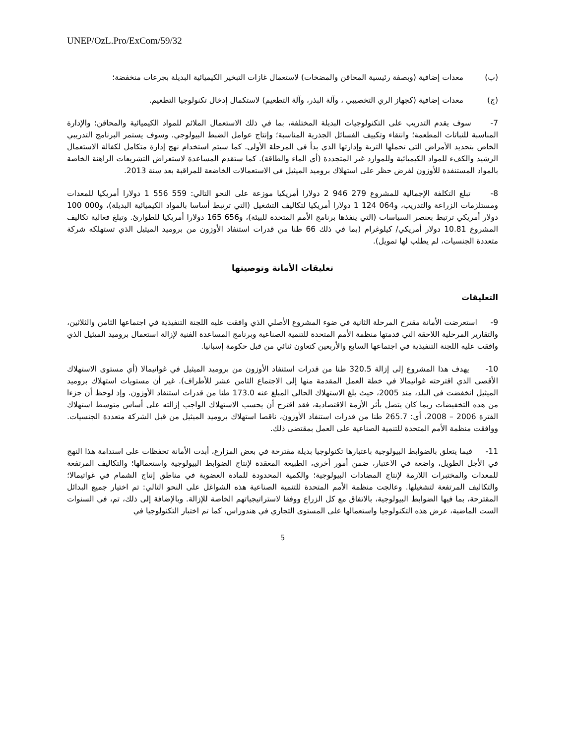UNEP/OzL.Pro/ExCom/59/32
(ب) معدات إضافية (وبصفة رئيسية المحاقن والمضخات) لاستعمال غازات التبخير الكيميائية البديلة بجرعات منخفضة؛
(ج) معدات إضافية (كجهاز الري التخصيبي ، وآلة البذر، وآلة التطعيم) لاستكمال إدخال تكنولوجيا التطعيم.
7- سوف يقدم التدريب على التكنولوجيات البديلة المختلفة، بما في ذلك الاستعمال الملائم للمواد الكيميائية والمحاقن؛ والإدارة المناسبة للنباتات المطعمة؛ وانتقاء وتكييف الفسائل الجذرية المناسبة؛ وإنتاج عوامل الضبط البيولوجي. وسوف يستمر البرنامج التدريبي الخاص بتحديد الأمراض التي تحملها التربة وإدارتها الذي بدأ في المرحلة الأولى. كما سيتم استخدام نهج إدارة متكامل لكفالة الاستعمال الرشيد والكفء للمواد الكيميائية وللموارد غير المتجددة (أي الماء والطاقة). كما ستقدم المساعدة لاستعراض التشريعات الراهنة الخاصة بالمواد المستنفدة للأوزون لفرض حظر على استهلاك بروميد الميثيل في الاستعمالات الخاضعة للمراقبة بعد سنة 2013.
8- تبلغ التكلفة الإجمالية للمشروع 279 946 2 دولارا أمريكيا موزعة على النحو التالي: 559 556 1 دولارا أمريكيا للمعدات ومستلزمات الزراعة والتدريب، و064 124 1 دولارا أمريكيا لتكاليف التشغيل (التي ترتبط أساسا بالمواد الكيميائية البديلة)، و000 100 دولار أمريكي ترتبط بعنصر السياسات (التي ينفذها برنامج الأمم المتحدة للبيئة)، و656 165 دولارا أمريكيا للطوارئ. وتبلغ فعالية تكاليف المشروع 10.81 دولار أمريكي/ كيلوغرام (بما في ذلك 66 طنا من قدرات استنفاد الأوزون من بروميد الميثيل الذي تستهلكه شركة متعددة الجنسيات، لم يطلب لها تمويل).
تعليقات الأمانة وتوصيتها
التعليقات
9- استعرضت الأمانة مقترح المرحلة الثانية في ضوء المشروع الأصلي الذي وافقت عليه اللجنة التنفيذية في اجتماعها الثامن والثلاثين، والتقارير المرحلية اللاحقة التي قدمتها منظمة الأمم المتحدة للتنمية الصناعية وبرنامج المساعدة الفنية لإزالة استعمال بروميد الميثيل الذي وافقت عليه اللجنة التنفيذية في اجتماعها السابع والأربعين كتعاون ثنائي من قبل حكومة إسبانيا.
10- يهدف هذا المشروع إلى إزالة 320.5 طنا من قدرات استنفاد الأوزون من بروميد الميثيل في غواتيمالا (أي مستوى الاستهلاك الأقصى الذي اقترحته غواتيمالا في خطة العمل المقدمة منها إلى الاجتماع الثامن عشر للأطراف). غير أن مستويات استهلاك بروميد الميثيل انخفضت في البلد، منذ 2005، حيث بلغ الاستهلاك الحالي المبلغ عنه 173.0 طنا من قدرات استنفاد الأوزون. وإذ لوحظ أن جزءا من هذه التخفيضات ربما كان يتصل بأثر الأزمة الاقتصادية، فقد اقترح أن يحسب الاستهلاك الواجب إزالته على أساس متوسط استهلاك الفترة 2006 – 2008، أي: 265.7 طنا من قدرات استنفاد الأوزون، ناقصا استهلاك بروميد الميثيل من قبل الشركة متعددة الجنسيات. ووافقت منظمة الأمم المتحدة للتنمية الصناعية على العمل بمقتضى ذلك.
11- فيما يتعلق بالضوابط البيولوجية باعتبارها تكنولوجيا بديلة مقترحة في بعض المزارع، أبدت الأمانة تحفظات على استدامة هذا النهج في الأجل الطويل، واضعة في الاعتبار، ضمن أمور أخرى، الطبيعة المعقدة لإنتاج الضوابط البيولوجية واستعمالها؛ والتكاليف المرتفعة للمعدات والمختبرات اللازمة لإنتاج المضادات البيولوجية؛ والكمية المحدودة للمادة العضوية في مناطق إنتاج الشمام في غواتيمالا؛ والتكاليف المرتفعة لتشغيلها. وعالجت منظمة الأمم المتحدة للتنمية الصناعية هذه الشواغل على النحو التالي: تم اختيار جميع البدائل المقترحة، بما فيها الضوابط البيولوجية، بالاتفاق مع كل الزراع ووفقا لاستراتيجياتهم الخاصة للإزالة. وبالإضافة إلى ذلك، تم، في السنوات الست الماضية، عرض هذه التكنولوجيا واستعمالها على المستوى التجاري في هندوراس، كما تم اختبار التكنولوجيا في
5